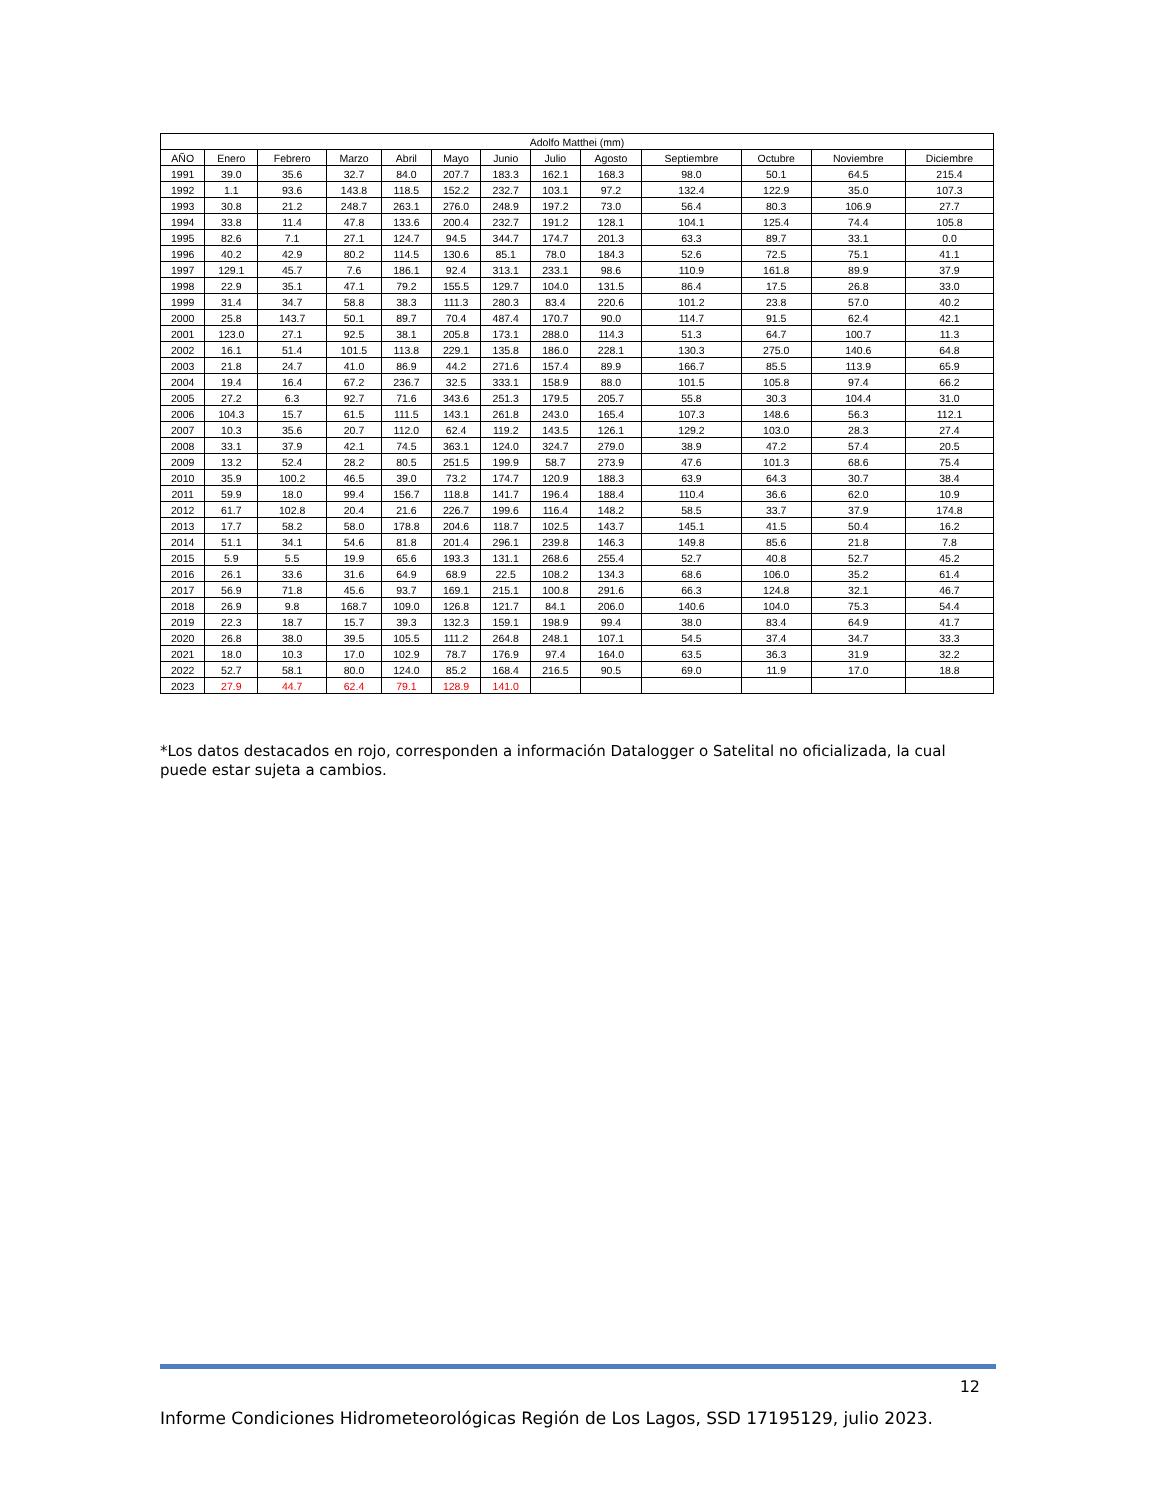| Adolfo Matthei (mm) | | | | | | | | | | | | |
| --- | --- | --- | --- | --- | --- | --- | --- | --- | --- | --- | --- | --- |
| AÑO | Enero | Febrero | Marzo | Abril | Mayo | Junio | Julio | Agosto | Septiembre | Octubre | Noviembre | Diciembre |
| 1991 | 39.0 | 35.6 | 32.7 | 84.0 | 207.7 | 183.3 | 162.1 | 168.3 | 98.0 | 50.1 | 64.5 | 215.4 |
| 1992 | 1.1 | 93.6 | 143.8 | 118.5 | 152.2 | 232.7 | 103.1 | 97.2 | 132.4 | 122.9 | 35.0 | 107.3 |
| 1993 | 30.8 | 21.2 | 248.7 | 263.1 | 276.0 | 248.9 | 197.2 | 73.0 | 56.4 | 80.3 | 106.9 | 27.7 |
| 1994 | 33.8 | 11.4 | 47.8 | 133.6 | 200.4 | 232.7 | 191.2 | 128.1 | 104.1 | 125.4 | 74.4 | 105.8 |
| 1995 | 82.6 | 7.1 | 27.1 | 124.7 | 94.5 | 344.7 | 174.7 | 201.3 | 63.3 | 89.7 | 33.1 | 0.0 |
| 1996 | 40.2 | 42.9 | 80.2 | 114.5 | 130.6 | 85.1 | 78.0 | 184.3 | 52.6 | 72.5 | 75.1 | 41.1 |
| 1997 | 129.1 | 45.7 | 7.6 | 186.1 | 92.4 | 313.1 | 233.1 | 98.6 | 110.9 | 161.8 | 89.9 | 37.9 |
| 1998 | 22.9 | 35.1 | 47.1 | 79.2 | 155.5 | 129.7 | 104.0 | 131.5 | 86.4 | 17.5 | 26.8 | 33.0 |
| 1999 | 31.4 | 34.7 | 58.8 | 38.3 | 111.3 | 280.3 | 83.4 | 220.6 | 101.2 | 23.8 | 57.0 | 40.2 |
| 2000 | 25.8 | 143.7 | 50.1 | 89.7 | 70.4 | 487.4 | 170.7 | 90.0 | 114.7 | 91.5 | 62.4 | 42.1 |
| 2001 | 123.0 | 27.1 | 92.5 | 38.1 | 205.8 | 173.1 | 288.0 | 114.3 | 51.3 | 64.7 | 100.7 | 11.3 |
| 2002 | 16.1 | 51.4 | 101.5 | 113.8 | 229.1 | 135.8 | 186.0 | 228.1 | 130.3 | 275.0 | 140.6 | 64.8 |
| 2003 | 21.8 | 24.7 | 41.0 | 86.9 | 44.2 | 271.6 | 157.4 | 89.9 | 166.7 | 85.5 | 113.9 | 65.9 |
| 2004 | 19.4 | 16.4 | 67.2 | 236.7 | 32.5 | 333.1 | 158.9 | 88.0 | 101.5 | 105.8 | 97.4 | 66.2 |
| 2005 | 27.2 | 6.3 | 92.7 | 71.6 | 343.6 | 251.3 | 179.5 | 205.7 | 55.8 | 30.3 | 104.4 | 31.0 |
| 2006 | 104.3 | 15.7 | 61.5 | 111.5 | 143.1 | 261.8 | 243.0 | 165.4 | 107.3 | 148.6 | 56.3 | 112.1 |
| 2007 | 10.3 | 35.6 | 20.7 | 112.0 | 62.4 | 119.2 | 143.5 | 126.1 | 129.2 | 103.0 | 28.3 | 27.4 |
| 2008 | 33.1 | 37.9 | 42.1 | 74.5 | 363.1 | 124.0 | 324.7 | 279.0 | 38.9 | 47.2 | 57.4 | 20.5 |
| 2009 | 13.2 | 52.4 | 28.2 | 80.5 | 251.5 | 199.9 | 58.7 | 273.9 | 47.6 | 101.3 | 68.6 | 75.4 |
| 2010 | 35.9 | 100.2 | 46.5 | 39.0 | 73.2 | 174.7 | 120.9 | 188.3 | 63.9 | 64.3 | 30.7 | 38.4 |
| 2011 | 59.9 | 18.0 | 99.4 | 156.7 | 118.8 | 141.7 | 196.4 | 188.4 | 110.4 | 36.6 | 62.0 | 10.9 |
| 2012 | 61.7 | 102.8 | 20.4 | 21.6 | 226.7 | 199.6 | 116.4 | 148.2 | 58.5 | 33.7 | 37.9 | 174.8 |
| 2013 | 17.7 | 58.2 | 58.0 | 178.8 | 204.6 | 118.7 | 102.5 | 143.7 | 145.1 | 41.5 | 50.4 | 16.2 |
| 2014 | 51.1 | 34.1 | 54.6 | 81.8 | 201.4 | 296.1 | 239.8 | 146.3 | 149.8 | 85.6 | 21.8 | 7.8 |
| 2015 | 5.9 | 5.5 | 19.9 | 65.6 | 193.3 | 131.1 | 268.6 | 255.4 | 52.7 | 40.8 | 52.7 | 45.2 |
| 2016 | 26.1 | 33.6 | 31.6 | 64.9 | 68.9 | 22.5 | 108.2 | 134.3 | 68.6 | 106.0 | 35.2 | 61.4 |
| 2017 | 56.9 | 71.8 | 45.6 | 93.7 | 169.1 | 215.1 | 100.8 | 291.6 | 66.3 | 124.8 | 32.1 | 46.7 |
| 2018 | 26.9 | 9.8 | 168.7 | 109.0 | 126.8 | 121.7 | 84.1 | 206.0 | 140.6 | 104.0 | 75.3 | 54.4 |
| 2019 | 22.3 | 18.7 | 15.7 | 39.3 | 132.3 | 159.1 | 198.9 | 99.4 | 38.0 | 83.4 | 64.9 | 41.7 |
| 2020 | 26.8 | 38.0 | 39.5 | 105.5 | 111.2 | 264.8 | 248.1 | 107.1 | 54.5 | 37.4 | 34.7 | 33.3 |
| 2021 | 18.0 | 10.3 | 17.0 | 102.9 | 78.7 | 176.9 | 97.4 | 164.0 | 63.5 | 36.3 | 31.9 | 32.2 |
| 2022 | 52.7 | 58.1 | 80.0 | 124.0 | 85.2 | 168.4 | 216.5 | 90.5 | 69.0 | 11.9 | 17.0 | 18.8 |
| 2023 | 27.9 | 44.7 | 62.4 | 79.1 | 128.9 | 141.0 | | | | | | |
*Los datos destacados en rojo, corresponden a información Datalogger o Satelital no oficializada, la cual puede estar sujeta a cambios.
12
Informe Condiciones Hidrometeorológicas Región de Los Lagos, SSD 17195129, julio 2023.